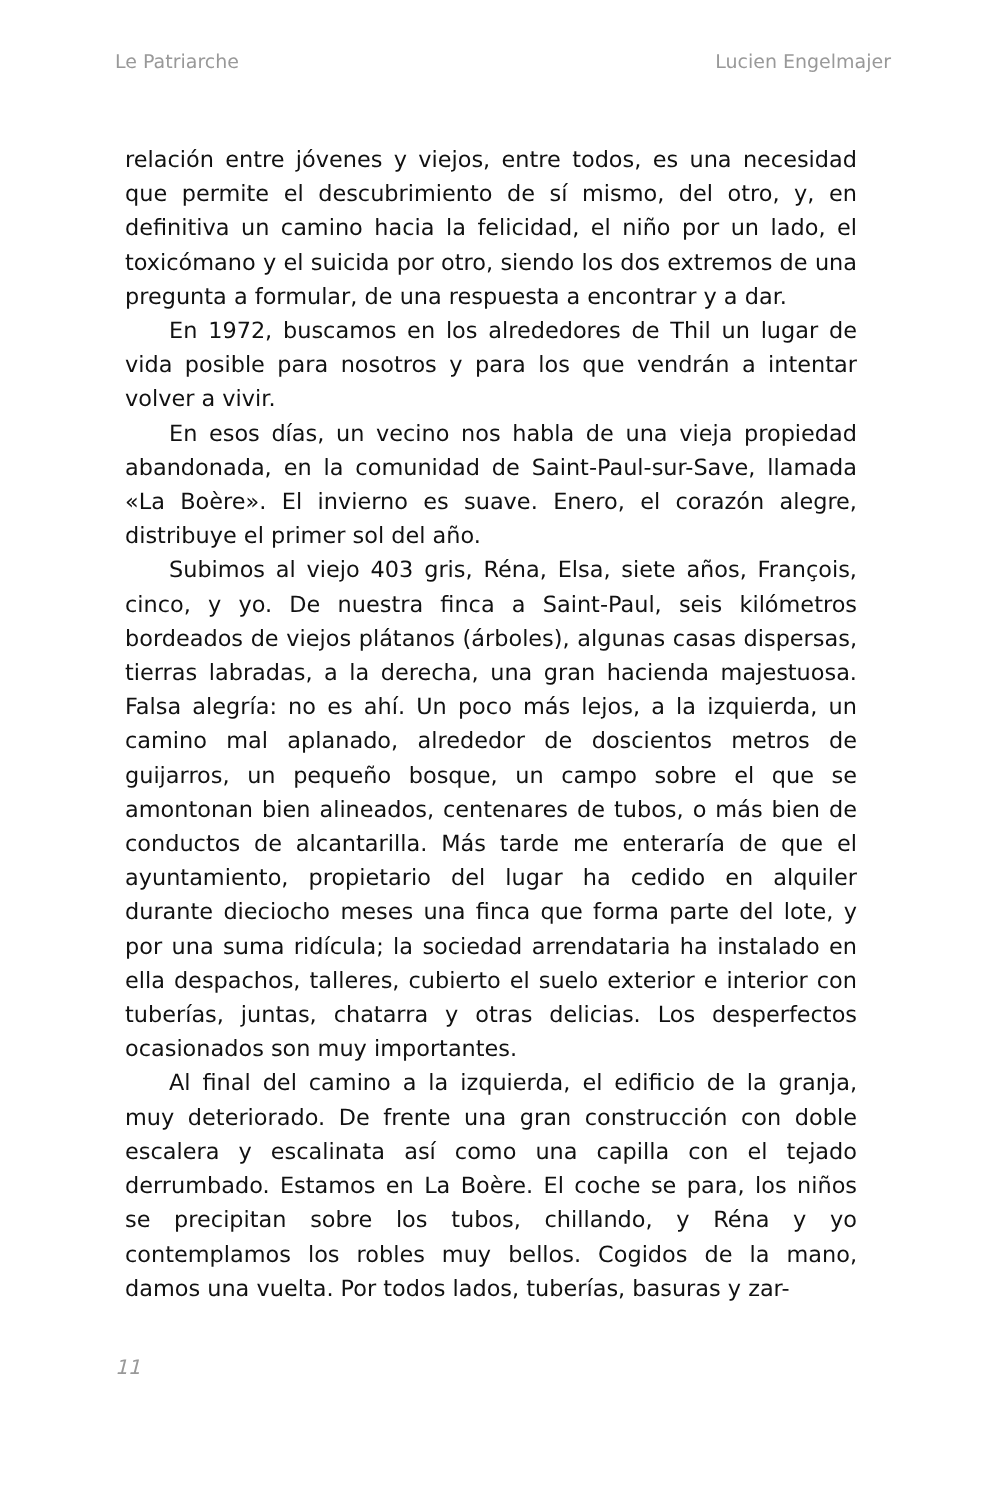Le Patriarche Lucien Engelmajer
relación entre jóvenes y viejos, entre todos, es una necesidad que permite el descubrimiento de sí mismo, del otro, y, en definitiva un camino hacia la felicidad, el niño por un lado, el toxicómano y el suicida por otro, siendo los dos extremos de una pregunta a formular, de una respuesta a encontrar y a dar.
En 1972, buscamos en los alrededores de Thil un lugar de vida posible para nosotros y para los que vendrán a intentar volver a vivir.
En esos días, un vecino nos habla de una vieja propiedad abandonada, en la comunidad de Saint-Paul-sur-Save, llamada «La Boère». El invierno es suave. Enero, el corazón alegre, distribuye el primer sol del año.
Subimos al viejo 403 gris, Réna, Elsa, siete años, François, cinco, y yo. De nuestra finca a Saint-Paul, seis kilómetros bordeados de viejos plátanos (árboles), algunas casas dispersas, tierras labradas, a la derecha, una gran hacienda majestuosa. Falsa alegría: no es ahí. Un poco más lejos, a la izquierda, un camino mal aplanado, alrededor de doscientos metros de guijarros, un pequeño bosque, un campo sobre el que se amontonan bien alineados, centenares de tubos, o más bien de conductos de alcantarilla. Más tarde me enteraría de que el ayuntamiento, propietario del lugar ha cedido en alquiler durante dieciocho meses una finca que forma parte del lote, y por una suma ridícula; la sociedad arrendataria ha instalado en ella despachos, talleres, cubierto el suelo exterior e interior con tuberías, juntas, chatarra y otras delicias. Los desperfectos ocasionados son muy importantes.
Al final del camino a la izquierda, el edificio de la granja, muy deteriorado. De frente una gran construcción con doble escalera y escalinata así como una capilla con el tejado derrumbado. Estamos en La Boère. El coche se para, los niños se precipitan sobre los tubos, chillando, y Réna y yo contemplamos los robles muy bellos. Cogidos de la mano, damos una vuelta. Por todos lados, tuberías, basuras y zar-
11